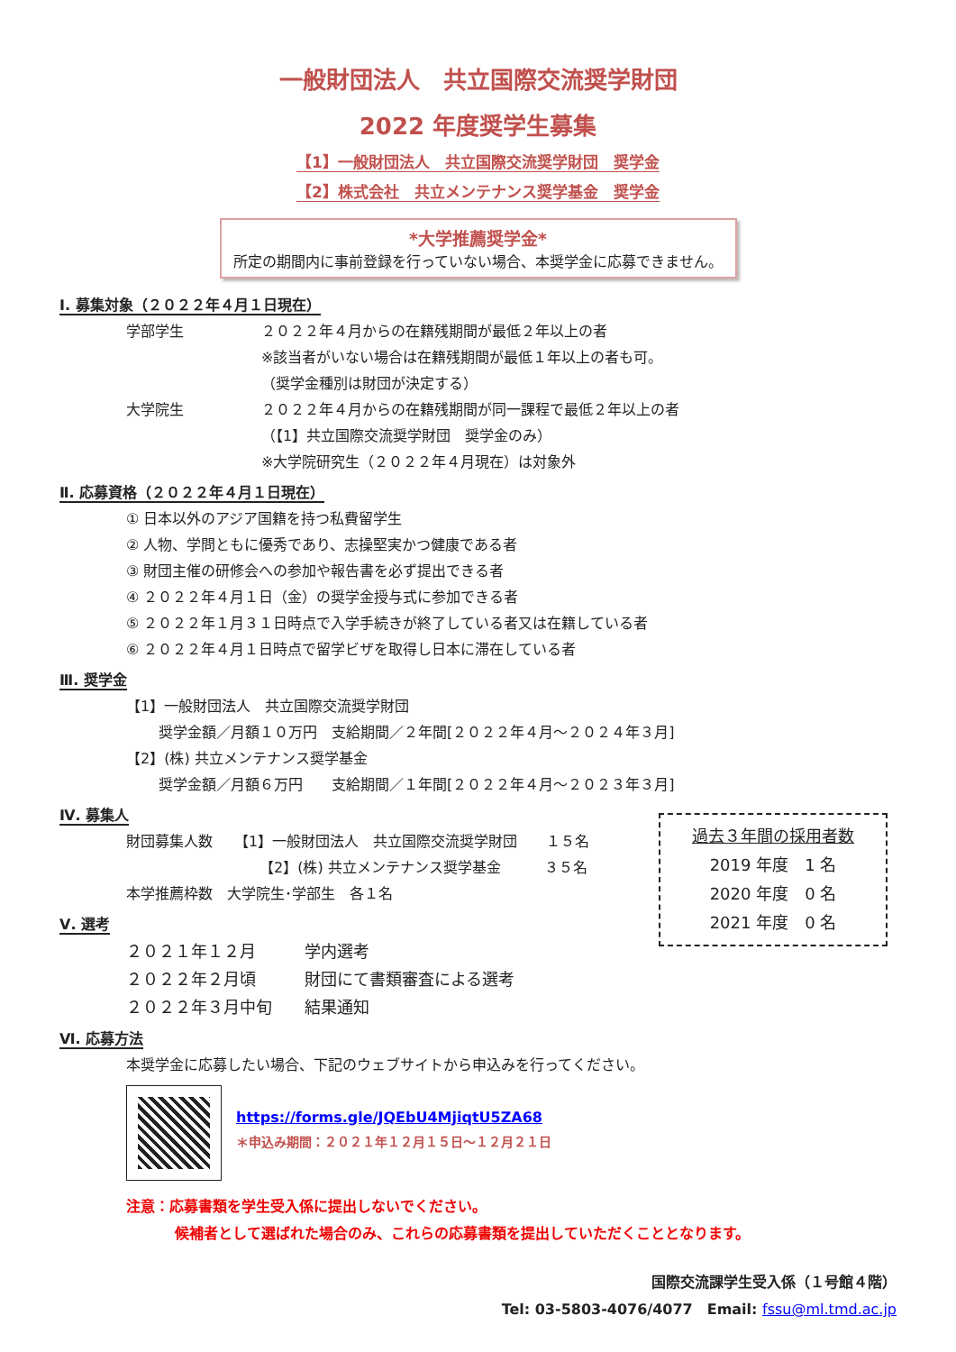一般財団法人　共立国際交流奨学財団
2022 年度奨学生募集
【1】一般財団法人　共立国際交流奨学財団　奨学金
【2】株式会社　共立メンテナンス奨学基金　奨学金
*大学推薦奨学金*
所定の期間内に事前登録を行っていない場合、本奨学金に応募できません。
Ⅰ. 募集対象（２０２２年４月１日現在）
学部学生 ２０２２年４月からの在籍残期間が最低２年以上の者
※該当者がいない場合は在籍残期間が最低１年以上の者も可。
（奨学金種別は財団が決定する）
大学院生 ２０２２年４月からの在籍残期間が同一課程で最低２年以上の者
（【1】共立国際交流奨学財団　奨学金のみ）
※大学院研究生（２０２２年４月現在）は対象外
Ⅱ. 応募資格（２０２２年４月１日現在）
① 日本以外のアジア国籍を持つ私費留学生
② 人物、学問ともに優秀であり、志操堅実かつ健康である者
③ 財団主催の研修会への参加や報告書を必ず提出できる者
④ ２０２２年４月１日（金）の奨学金授与式に参加できる者
⑤ ２０２２年１月３１日時点で入学手続きが終了している者又は在籍している者
⑥ ２０２２年４月１日時点で留学ビザを取得し日本に滞在している者
Ⅲ. 奨学金
【1】一般財団法人　共立国際交流奨学財団
奨学金額／月額１０万円　支給期間／２年間[２０２２年４月～２０２４年３月]
【2】(株) 共立メンテナンス奨学基金
奨学金額／月額６万円　　支給期間／１年間[２０２２年４月～２０２３年３月]
Ⅳ. 募集人
財団募集人数　　【1】一般財団法人　共立国際交流奨学財団　　１５名
【2】(株) 共立メンテナンス奨学基金　　　３５名
本学推薦枠数　大学院生･学部生　各１名
過去３年間の採用者数
2019 年度　1 名
2020 年度　0 名
2021 年度　0 名
Ⅴ. 選考
２０２１年１２月　　　学内選考
２０２２年２月頃　　　財団にて書類審査による選考
２０２２年３月中旬　　結果通知
Ⅵ. 応募方法
本奨学金に応募したい場合、下記のウェブサイトから申込みを行ってください。
https://forms.gle/JQEbU4MjiqtU5ZA68
＊申込み期間：２０２１年１２月１５日～１２月２１日
注意：応募書類を学生受入係に提出しないでください。
候補者として選ばれた場合のみ、これらの応募書類を提出していただくこととなります。
国際交流課学生受入係（１号館４階）
Tel: 03-5803-4076/4077　Email: fssu@ml.tmd.ac.jp